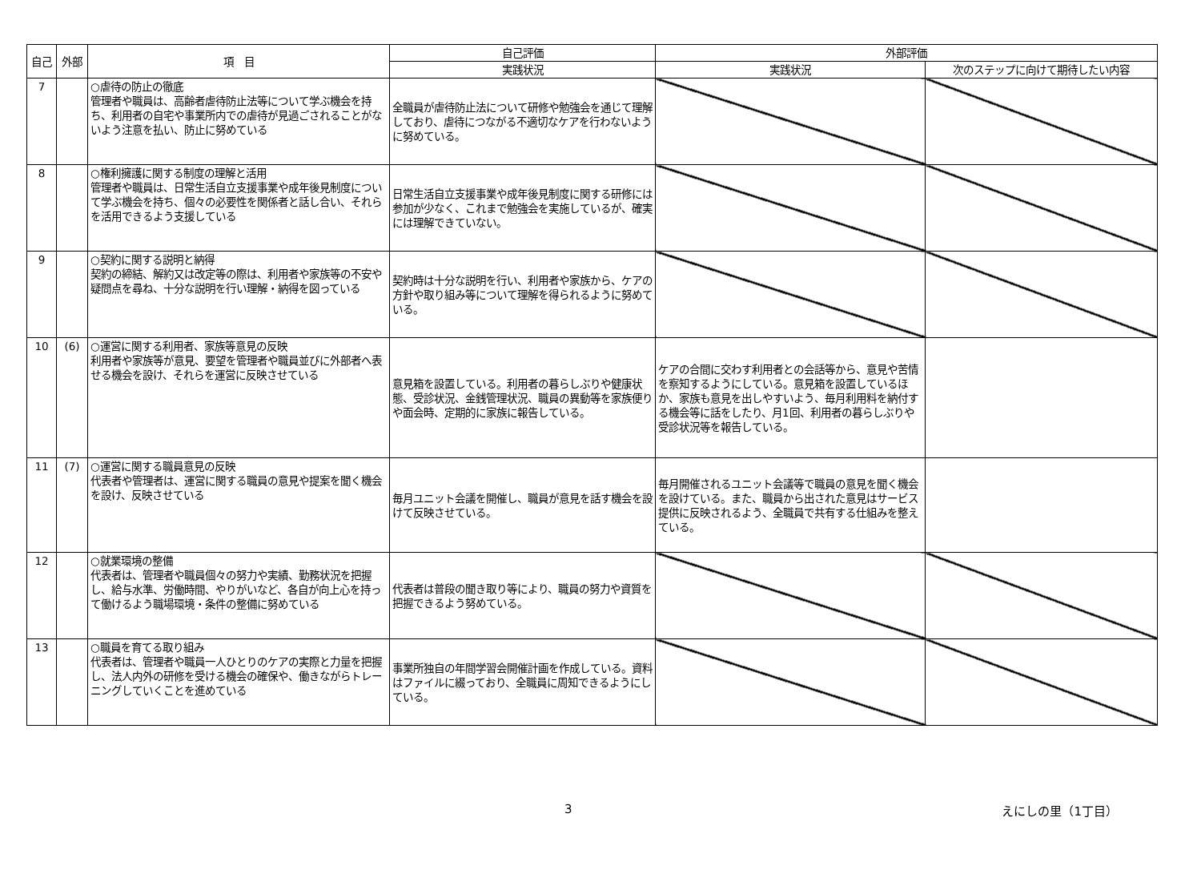| 自己 | 外部 | 項 目 | 自己評価 | 外部評価 | |
| --- | --- | --- | --- | --- | --- |
| | | | 実践状況 | 実践状況 | 次のステップに向けて期待したい内容 |
| 7 | | ○虐待の防止の徹底 管理者や職員は、高齢者虐待防止法等について学ぶ機会を持ち、利用者の自宅や事業所内での虐待が見過ごされることがないよう注意を払い、防止に努めている | 全職員が虐待防止法について研修や勉強会を通じて理解しており、虐待につながる不適切なケアを行わないように努めている。 | | |
| 8 | | ○権利擁護に関する制度の理解と活用 管理者や職員は、日常生活自立支援事業や成年後見制度について学ぶ機会を持ち、個々の必要性を関係者と話し合い、それらを活用できるよう支援している | 日常生活自立支援事業や成年後見制度に関する研修には参加が少なく、これまで勉強会を実施しているが、確実には理解できていない。 | | |
| 9 | | ○契約に関する説明と納得 契約の締結、解約又は改定等の際は、利用者や家族等の不安や疑問点を尋ね、十分な説明を行い理解・納得を図っている | 契約時は十分な説明を行い、利用者や家族から、ケアの方針や取り組み等について理解を得られるように努めている。 | | |
| 10 | (6) | ○運営に関する利用者、家族等意見の反映 利用者や家族等が意見、要望を管理者や職員並びに外部者へ表せる機会を設け、それらを運営に反映させている | 意見箱を設置している。利用者の暮らしぶりや健康状態、受診状況、金銭管理状況、職員の異動等を家族便りや面会時、定期的に家族に報告している。 | ケアの合間に交わす利用者との会話等から、意見や苦情を察知するようにしている。意見箱を設置しているほか、家族も意見を出しやすいよう、毎月利用料を納付する機会等に話をしたり、月1回、利用者の暮らしぶりや受診状況等を報告している。 | |
| 11 | (7) | ○運営に関する職員意見の反映 代表者や管理者は、運営に関する職員の意見や提案を聞く機会を設け、反映させている | 毎月ユニット会議を開催し、職員が意見を話す機会を設けて反映させている。 | 毎月開催されるユニット会議等で職員の意見を聞く機会を設けている。また、職員から出された意見はサービス提供に反映されるよう、全職員で共有する仕組みを整えている。 | |
| 12 | | ○就業環境の整備 代表者は、管理者や職員個々の努力や実績、勤務状況を把握し、給与水準、労働時間、やりがいなど、各自が向上心を持って働けるよう職場環境・条件の整備に努めている | 代表者は普段の聞き取り等により、職員の努力や資質を把握できるよう努めている。 | | |
| 13 | | ○職員を育てる取り組み 代表者は、管理者や職員一人ひとりのケアの実際と力量を把握し、法人内外の研修を受ける機会の確保や、働きながらトレーニングしていくことを進めている | 事業所独自の年間学習会開催計画を作成している。資料はファイルに綴っており、全職員に周知できるようにしている。 | | |
3 えにしの里（1丁目）